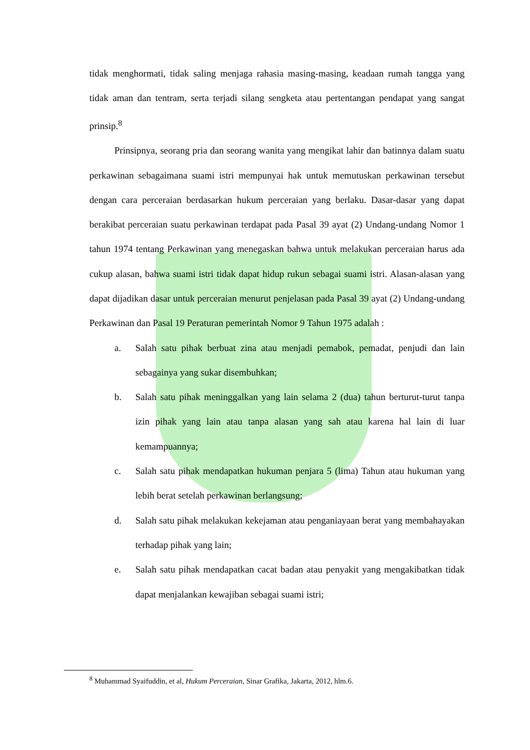tidak menghormati, tidak saling menjaga rahasia masing-masing, keadaan rumah tangga yang tidak aman dan tentram, serta terjadi silang sengketa atau pertentangan pendapat yang sangat prinsip.<sup>8</sup>
Prinsipnya, seorang pria dan seorang wanita yang mengikat lahir dan batinnya dalam suatu perkawinan sebagaimana suami istri mempunyai hak untuk memutuskan perkawinan tersebut dengan cara perceraian berdasarkan hukum perceraian yang berlaku. Dasar-dasar yang dapat berakibat perceraian suatu perkawinan terdapat pada Pasal 39 ayat (2) Undang-undang Nomor 1 tahun 1974 tentang Perkawinan yang menegaskan bahwa untuk melakukan perceraian harus ada cukup alasan, bahwa suami istri tidak dapat hidup rukun sebagai suami istri. Alasan-alasan yang dapat dijadikan dasar untuk perceraian menurut penjelasan pada Pasal 39 ayat (2) Undang-undang Perkawinan dan Pasal 19 Peraturan pemerintah Nomor 9 Tahun 1975 adalah :
a. Salah satu pihak berbuat zina atau menjadi pemabok, pemadat, penjudi dan lain sebagainya yang sukar disembuhkan;
b. Salah satu pihak meninggalkan yang lain selama 2 (dua) tahun berturut-turut tanpa izin pihak yang lain atau tanpa alasan yang sah atau karena hal lain di luar kemampuannya;
c. Salah satu pihak mendapatkan hukuman penjara 5 (lima) Tahun atau hukuman yang lebih berat setelah perkawinan berlangsung;
d. Salah satu pihak melakukan kekejaman atau penganiayaan berat yang membahayakan terhadap pihak yang lain;
e. Salah satu pihak mendapatkan cacat badan atau penyakit yang mengakibatkan tidak dapat menjalankan kewajiban sebagai suami istri;
<sup>8</sup> Muhammad Syaifuddin, et al, Hukum Perceraian, Sinar Grafika, Jakarta, 2012, hlm.6.